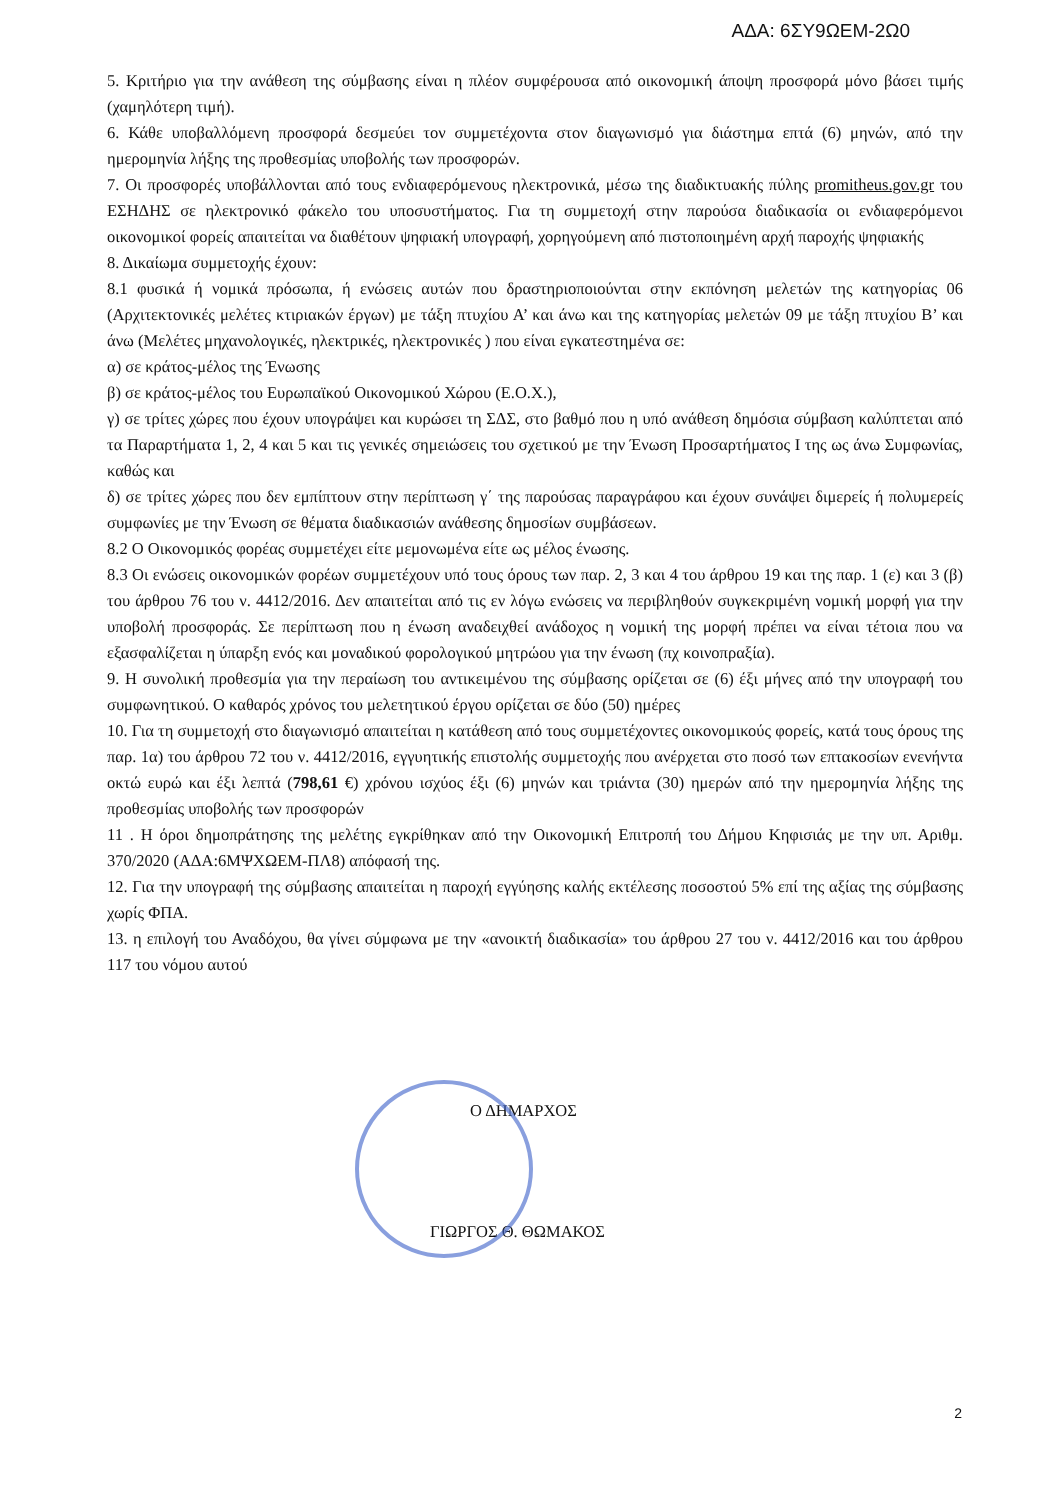ΑΔΑ: 6ΣΥ9ΩΕΜ-2Ω0
5. Κριτήριο για την ανάθεση της σύμβασης είναι η πλέον συμφέρουσα από οικονομική άποψη προσφορά μόνο βάσει τιμής (χαμηλότερη τιμή).
6. Κάθε υποβαλλόμενη προσφορά δεσμεύει τον συμμετέχοντα στον διαγωνισμό για διάστημα επτά (6) μηνών, από την ημερομηνία λήξης της προθεσμίας υποβολής των προσφορών.
7. Οι προσφορές υποβάλλονται από τους ενδιαφερόμενους ηλεκτρονικά, μέσω της διαδικτυακής πύλης promitheus.gov.gr του ΕΣΗΔΗΣ σε ηλεκτρονικό φάκελο του υποσυστήματος. Για τη συμμετοχή στην παρούσα διαδικασία οι ενδιαφερόμενοι οικονομικοί φορείς απαιτείται να διαθέτουν ψηφιακή υπογραφή, χορηγούμενη από πιστοποιημένη αρχή παροχής ψηφιακής
8. Δικαίωμα συμμετοχής έχουν:
8.1 φυσικά ή νομικά πρόσωπα, ή ενώσεις αυτών που δραστηριοποιούνται στην εκπόνηση μελετών της κατηγορίας 06 (Αρχιτεκτονικές μελέτες κτιριακών έργων) με τάξη πτυχίου Α’ και άνω και της κατηγορίας μελετών 09 με τάξη πτυχίου Β’ και άνω (Μελέτες μηχανολογικές, ηλεκτρικές, ηλεκτρονικές ) που είναι εγκατεστημένα σε:
α) σε κράτος-μέλος της Ένωσης
β) σε κράτος-μέλος του Ευρωπαϊκού Οικονομικού Χώρου (Ε.Ο.Χ.),
γ) σε τρίτες χώρες που έχουν υπογράψει και κυρώσει τη ΣΔΣ, στο βαθμό που η υπό ανάθεση δημόσια σύμβαση καλύπτεται από τα Παραρτήματα 1, 2, 4 και 5 και τις γενικές σημειώσεις του σχετικού με την Ένωση Προσαρτήματος Ι της ως άνω Συμφωνίας, καθώς και
δ) σε τρίτες χώρες που δεν εμπίπτουν στην περίπτωση γ΄ της παρούσας παραγράφου και έχουν συνάψει διμερείς ή πολυμερείς συμφωνίες με την Ένωση σε θέματα διαδικασιών ανάθεσης δημοσίων συμβάσεων.
8.2 Ο Οικονομικός φορέας συμμετέχει είτε μεμονωμένα είτε ως μέλος ένωσης.
8.3 Οι ενώσεις οικονομικών φορέων συμμετέχουν υπό τους όρους των παρ. 2, 3 και 4 του άρθρου 19 και της παρ. 1 (ε) και 3 (β) του άρθρου 76 του ν. 4412/2016. Δεν απαιτείται από τις εν λόγω ενώσεις να περιβληθούν συγκεκριμένη νομική μορφή για την υποβολή προσφοράς. Σε περίπτωση που η ένωση αναδειχθεί ανάδοχος η νομική της μορφή πρέπει να είναι τέτοια που να εξασφαλίζεται η ύπαρξη ενός και μοναδικού φορολογικού μητρώου για την ένωση (πχ κοινοπραξία).
9. Η συνολική προθεσμία για την περαίωση του αντικειμένου της σύμβασης ορίζεται σε (6) έξι μήνες από την υπογραφή του συμφωνητικού. Ο καθαρός χρόνος του μελετητικού έργου ορίζεται σε δύο (50) ημέρες
10. Για τη συμμετοχή στο διαγωνισμό απαιτείται η κατάθεση από τους συμμετέχοντες οικονομικούς φορείς, κατά τους όρους της παρ. 1α) του άρθρου 72 του ν. 4412/2016, εγγυητικής επιστολής συμμετοχής που ανέρχεται στο ποσό των επτακοσίων ενενήντα οκτώ ευρώ και έξι λεπτά (798,61 €) χρόνου ισχύος έξι (6) μηνών και τριάντα (30) ημερών από την ημερομηνία λήξης της προθεσμίας υποβολής των προσφορών
11 . Η όροι δημοπράτησης της μελέτης εγκρίθηκαν από την Οικονομική Επιτροπή του Δήμου Κηφισιάς με την υπ. Αριθμ. 370/2020 (ΑΔΑ:6ΜΨΧΩΕΜ-ΠΛ8) απόφασή της.
12. Για την υπογραφή της σύμβασης απαιτείται η παροχή εγγύησης καλής εκτέλεσης ποσοστού 5% επί της αξίας της σύμβασης χωρίς ΦΠΑ.
13. η επιλογή του Αναδόχου, θα γίνει σύμφωνα με την «ανοικτή διαδικασία» του άρθρου 27 του ν. 4412/2016 και του άρθρου 117 του νόμου αυτού
Ο ΔΗΜΑΡΧΟΣ
ΓΙΩΡΓΟΣ Θ. ΘΩΜΑΚΟΣ
2